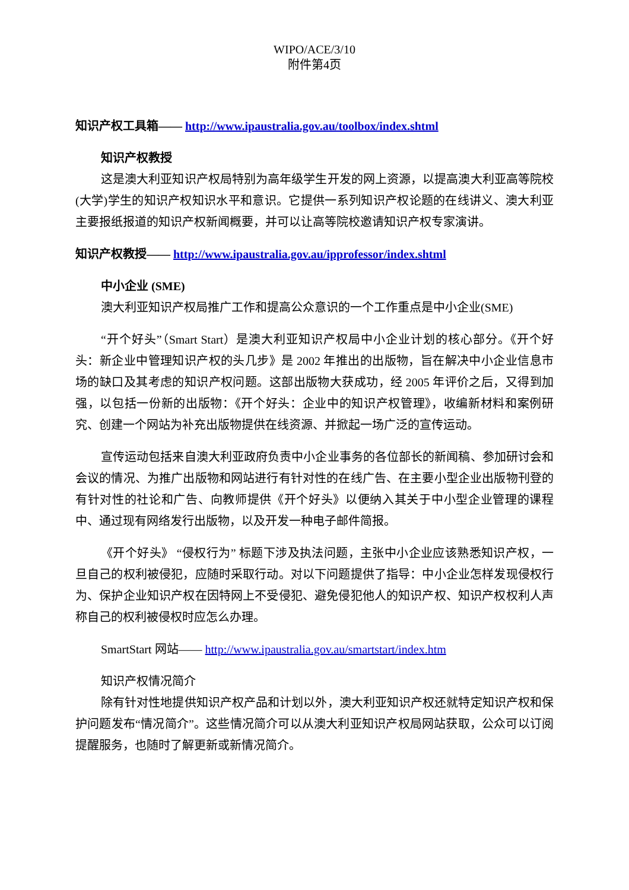WIPO/ACE/3/10
附件第4页
知识产权工具箱—— http://www.ipaustralia.gov.au/toolbox/index.shtml
知识产权教授
这是澳大利亚知识产权局特别为高年级学生开发的网上资源，以提高澳大利亚高等院校(大学)学生的知识产权知识水平和意识。它提供一系列知识产权论题的在线讲义、澳大利亚主要报纸报道的知识产权新闻概要，并可以让高等院校邀请知识产权专家演讲。
知识产权教授—— http://www.ipaustralia.gov.au/ipprofessor/index.shtml
中小企业 (SME)
澳大利亚知识产权局推广工作和提高公众意识的一个工作重点是中小企业(SME)
“开个好头”（Smart Start）是澳大利亚知识产权局中小企业计划的核心部分。《开个好头：新企业中管理知识产权的头几步》是 2002 年推出的出版物，旨在解决中小企业信息市场的缺口及其考虑的知识产权问题。这部出版物大获成功，经 2005 年评价之后，又得到加强，以包括一份新的出版物：《开个好头：企业中的知识产权管理》，收编新材料和案例研究、创建一个网站为补充出版物提供在线资源、并掀起一场广泛的宣传运动。
宣传运动包括来自澳大利亚政府负责中小企业事务的各位部长的新闻稿、参加研讨会和会议的情况、为推广出版物和网站进行有针对性的在线广告、在主要小型企业出版物刊登的有针对性的社论和广告、向教师提供《开个好头》以便纳入其关于中小型企业管理的课程中、通过现有网络发行出版物，以及开发一种电子邮件简报。
《开个好头》 “侵权行为” 标题下涉及执法问题，主张中小企业应该熟悉知识产权，一旦自己的权利被侵犯，应随时采取行动。对以下问题提供了指导：中小企业怎样发现侵权行为、保护企业知识产权在因特网上不受侵犯、避免侵犯他人的知识产权、知识产权权利人声称自己的权利被侵权时应怎么办理。
SmartStart 网站—— http://www.ipaustralia.gov.au/smartstart/index.htm
知识产权情况简介
除有针对性地提供知识产权产品和计划以外，澳大利亚知识产权还就特定知识产权和保护问题发布“情况简介”。这些情况简介可以从澳大利亚知识产权局网站获取，公众可以订阅提醒服务，也随时了解更新或新情况简介。